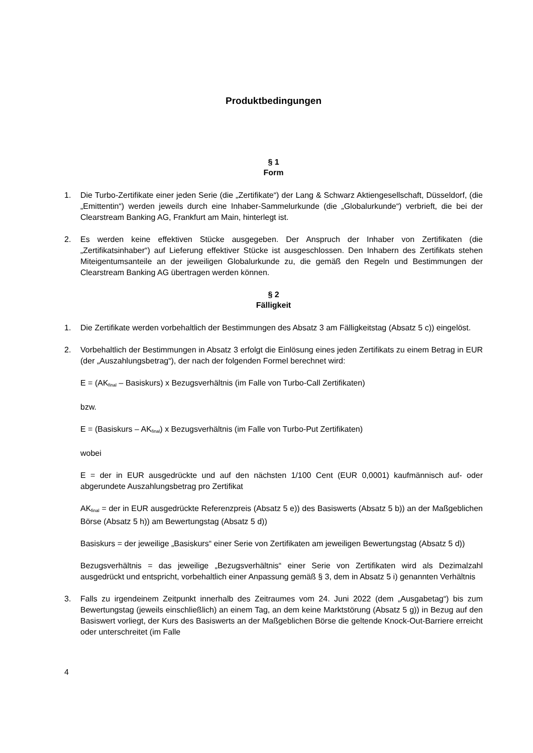Produktbedingungen
§ 1
Form
1. Die Turbo-Zertifikate einer jeden Serie (die „Zertifikate“) der Lang & Schwarz Aktiengesellschaft, Düsseldorf, (die „Emittentin“) werden jeweils durch eine Inhaber-Sammelurkunde (die „Globalurkunde“) verbrieft, die bei der Clearstream Banking AG, Frankfurt am Main, hinterlegt ist.
2. Es werden keine effektiven Stücke ausgegeben. Der Anspruch der Inhaber von Zertifikaten (die „Zertifikatsinhaber“) auf Lieferung effektiver Stücke ist ausgeschlossen. Den Inhabern des Zertifikats stehen Miteigentumsanteile an der jeweiligen Globalurkunde zu, die gemäß den Regeln und Bestimmungen der Clearstream Banking AG übertragen werden können.
§ 2
Fälligkeit
1. Die Zertifikate werden vorbehaltlich der Bestimmungen des Absatz 3 am Fälligkeitstag (Absatz 5 c)) eingelöst.
2. Vorbehaltlich der Bestimmungen in Absatz 3 erfolgt die Einlösung eines jeden Zertifikats zu einem Betrag in EUR (der „Auszahlungsbetrag“), der nach der folgenden Formel berechnet wird:
E = (AK<sub>final</sub> – Basiskurs) x Bezugsverhältnis (im Falle von Turbo-Call Zertifikaten)
bzw.
E = (Basiskurs – AK<sub>final</sub>) x Bezugsverhältnis (im Falle von Turbo-Put Zertifikaten)
wobei
E = der in EUR ausgedrückte und auf den nächsten 1/100 Cent (EUR 0,0001) kaufmännisch auf- oder abgerundete Auszahlungsbetrag pro Zertifikat
AK<sub>final</sub> = der in EUR ausgedrückte Referenzpreis (Absatz 5 e)) des Basiswerts (Absatz 5 b)) an der Maßgeblichen Börse (Absatz 5 h)) am Bewertungstag (Absatz 5 d))
Basiskurs = der jeweilige „Basiskurs“ einer Serie von Zertifikaten am jeweiligen Bewertungstag (Absatz 5 d))
Bezugsverhältnis = das jeweilige „Bezugsverhältnis“ einer Serie von Zertifikaten wird als Dezimalzahl ausgedrückt und entspricht, vorbehaltlich einer Anpassung gemäß § 3, dem in Absatz 5 i) genannten Verhältnis
3. Falls zu irgendeinem Zeitpunkt innerhalb des Zeitraumes vom 24. Juni 2022 (dem „Ausgabetag“) bis zum Bewertungstag (jeweils einschließlich) an einem Tag, an dem keine Marktstörung (Absatz 5 g)) in Bezug auf den Basiswert vorliegt, der Kurs des Basiswerts an der Maßgeblichen Börse die geltende Knock-Out-Barriere erreicht oder unterschreitet (im Falle
4